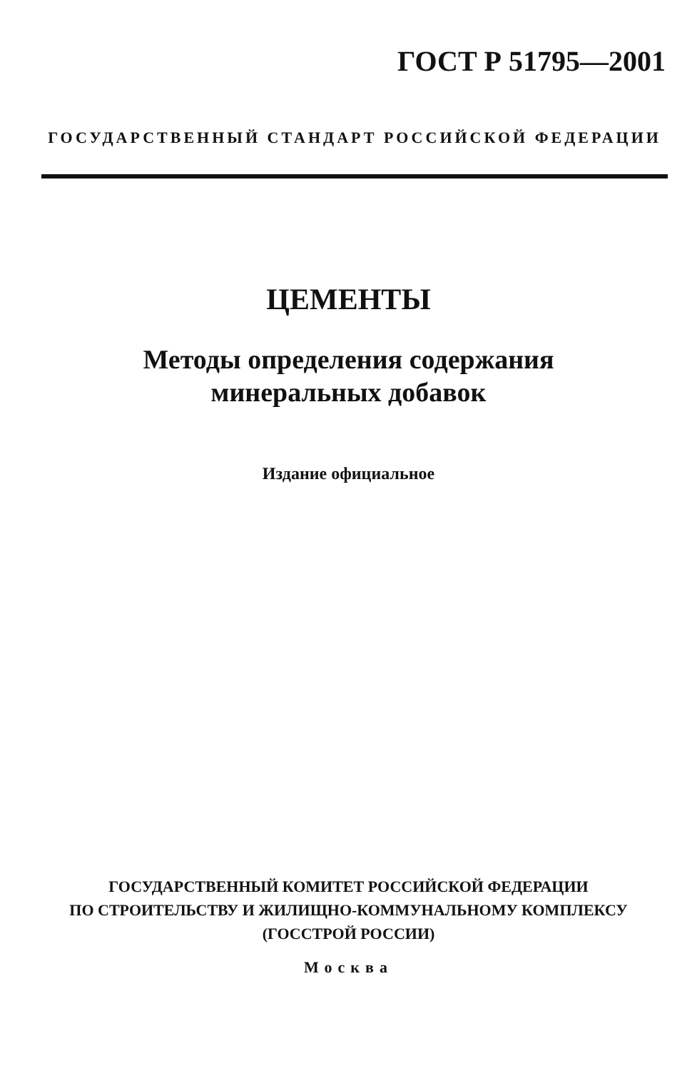ГОСТ Р 51795—2001
ГОСУДАРСТВЕННЫЙ СТАНДАРТ РОССИЙСКОЙ ФЕДЕРАЦИИ
ЦЕМЕНТЫ
Методы определения содержания
минеральных добавок
Издание официальное
ГОСУДАРСТВЕННЫЙ КОМИТЕТ РОССИЙСКОЙ ФЕДЕРАЦИИ
ПО СТРОИТЕЛЬСТВУ И ЖИЛИЩНО-КОММУНАЛЬНОМУ КОМПЛЕКСУ
(ГОССТРОЙ РОССИИ)
Москва